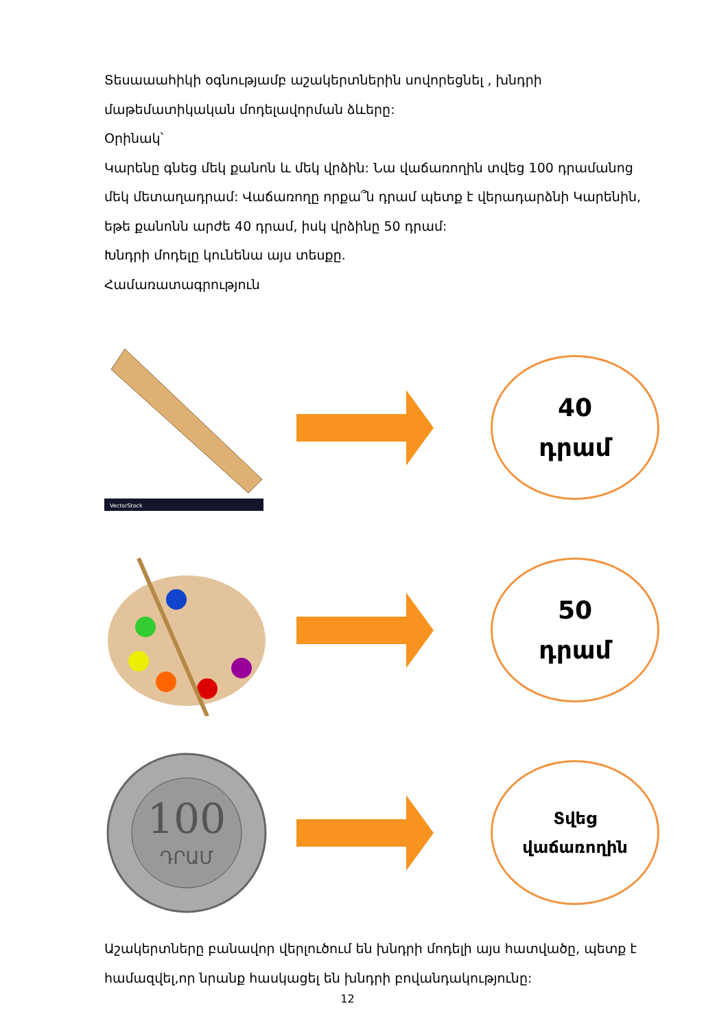Տեսաաահիկի օգնությամբ աշակերտներին սովորեցնել , խնդրի մաթեմատիկական մոդելավորման ձևերը:
Օրինակ՝
Կարենը գնեց մեկ քանոն և մեկ վրձին: Նա վաճառողին տվեց 100 դրամանոց մեկ մետաղադրամ: Վաճառողը որքա՞ն դրամ պետք է վերադարձնի Կարենին, եթե քանոնն արժե 40 դրամ, իսկ վրձինը 50 դրամ:
Խնդրի մոդելը կունենա այս տեսքը.
Համառատագրություն
VectorStock
40
դրամ
50
դրամ
100
ԴՐԱՄ
Տվեց
վաճառողին
Աշակերտները բանավոր վերլուծում են խնդրի մոդելի այս հատվածը, պետք է համազվել,որ նրանք հասկացել են խնդրի բովանդակությունը:
12